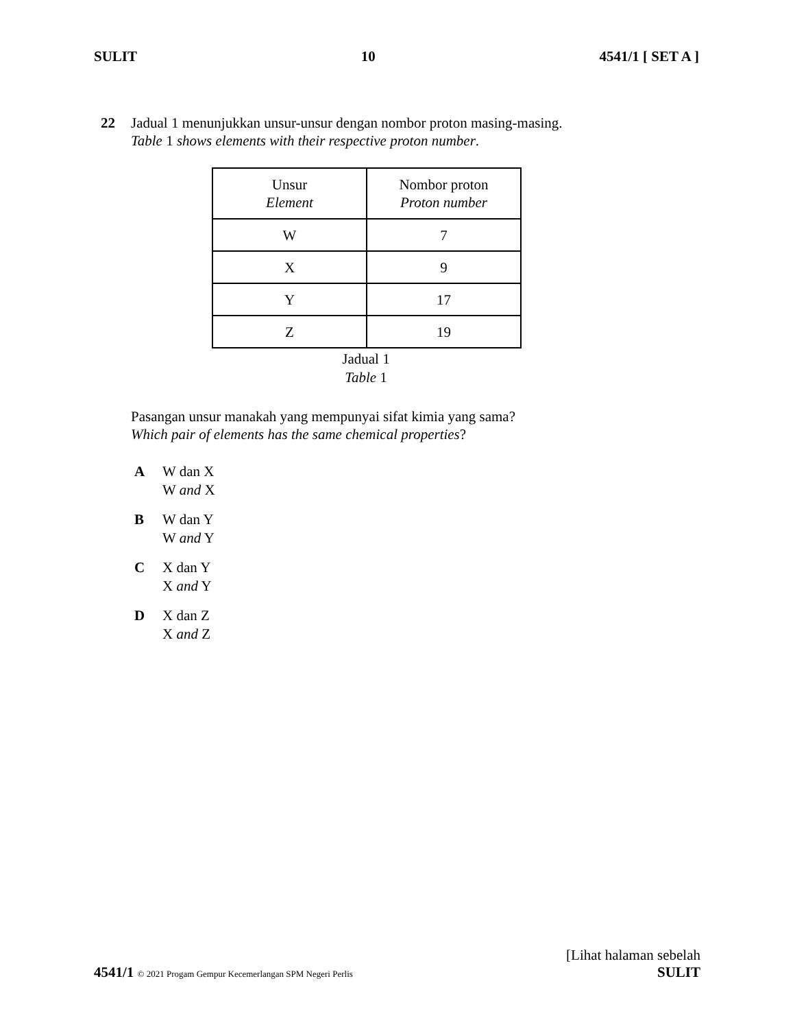SULIT 10 4541/1 [ SET A ]
22 Jadual 1 menunjukkan unsur-unsur dengan nombor proton masing-masing.
Table 1 shows elements with their respective proton number.
| Unsur Element | Nombor proton Proton number |
| W | 7 |
| X | 9 |
| Y | 17 |
| Z | 19 |
Jadual 1
Table 1
Pasangan unsur manakah yang mempunyai sifat kimia yang sama?
Which pair of elements has the same chemical properties?
A W dan X
W and X
B W dan Y
W and Y
C X dan Y
X and Y
D X dan Z
X and Z
4541/1 © 2021 Progam Gempur Kecemerlangan SPM Negeri Perlis [Lihat halaman sebelah
SULIT